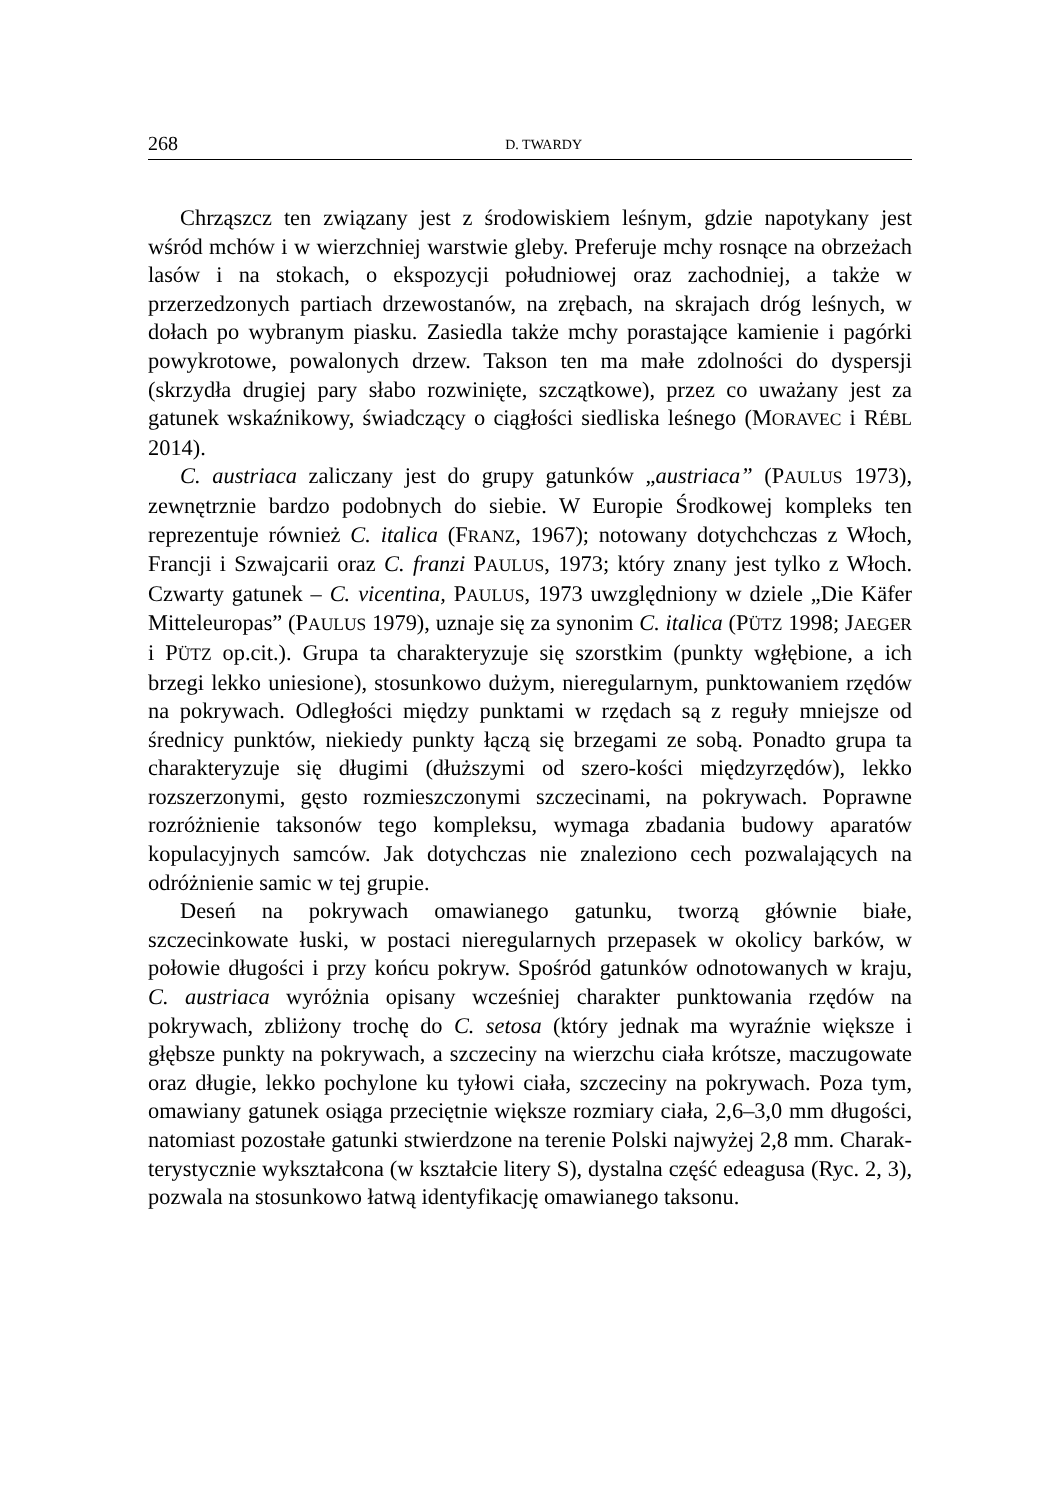268 D. TWARDY
Chrząszcz ten związany jest z środowiskiem leśnym, gdzie napotykany jest wśród mchów i w wierzchniej warstwie gleby. Preferuje mchy rosnące na obrzeżach lasów i na stokach, o ekspozycji południowej oraz zachodniej, a także w przerzedzonych partiach drzewostanów, na zrębach, na skrajach dróg leśnych, w dołach po wybranym piasku. Zasiedla także mchy porastające kamienie i pagórki powykrotowe, powalonych drzew. Takson ten ma małe zdolności do dyspersji (skrzydła drugiej pary słabo rozwinięte, szczątkowe), przez co uważany jest za gatunek wskaźnikowy, świadczący o ciągłości siedliska leśnego (MORAVEC i RÉBL 2014).
C. austriaca zaliczany jest do grupy gatunków „austriaca” (PAULUS 1973), zewnętrznie bardzo podobnych do siebie. W Europie Środkowej kompleks ten reprezentuje również C. italica (FRANZ, 1967); notowany dotychchczas z Włoch, Francji i Szwajcarii oraz C. franzi PAULUS, 1973; który znany jest tylko z Włoch. Czwarty gatunek – C. vicentina, PAULUS, 1973 uwzględniony w dziele „Die Käfer Mitteleuropas” (PAULUS 1979), uznaje się za synonim C. italica (PÜTZ 1998; JAEGER i PÜTZ op.cit.). Grupa ta charakteryzuje się szorstkim (punkty wgłębione, a ich brzegi lekko uniesione), stosunkowo dużym, nieregularnym, punktowaniem rzędów na pokrywach. Odległości między punktami w rzędach są z reguły mniejsze od średnicy punktów, niekiedy punkty łączą się brzegami ze sobą. Ponadto grupa ta charakteryzuje się długimi (dłuższymi od szero-kości międzyrzędów), lekko rozszerzonymi, gęsto rozmieszczonymi szczecinami, na pokrywach. Poprawne rozróżnienie taksonów tego kompleksu, wymaga zbadania budowy aparatów kopulacyjnych samców. Jak dotychczas nie znaleziono cech pozwalających na odróżnienie samic w tej grupie.
Deseń na pokrywach omawianego gatunku, tworzą głównie białe, szczecinkowate łuski, w postaci nieregularnych przepasek w okolicy barków, w połowie długości i przy końcu pokryw. Spośród gatunków odnotowanych w kraju, C. austriaca wyróżnia opisany wcześniej charakter punktowania rzędów na pokrywach, zbliżony trochę do C. setosa (który jednak ma wyraźnie większe i głębsze punkty na pokrywach, a szczeciny na wierzchu ciała krótsze, maczugowate oraz długie, lekko pochylone ku tyłowi ciała, szczeciny na pokrywach. Poza tym, omawiany gatunek osiąga przeciętnie większe rozmiary ciała, 2,6–3,0 mm długości, natomiast pozostałe gatunki stwierdzone na terenie Polski najwyżej 2,8 mm. Charak-terystycznie wykształcona (w kształcie litery S), dystalna część edeagusa (Ryc. 2, 3), pozwala na stosunkowo łatwą identyfikację omawianego taksonu.